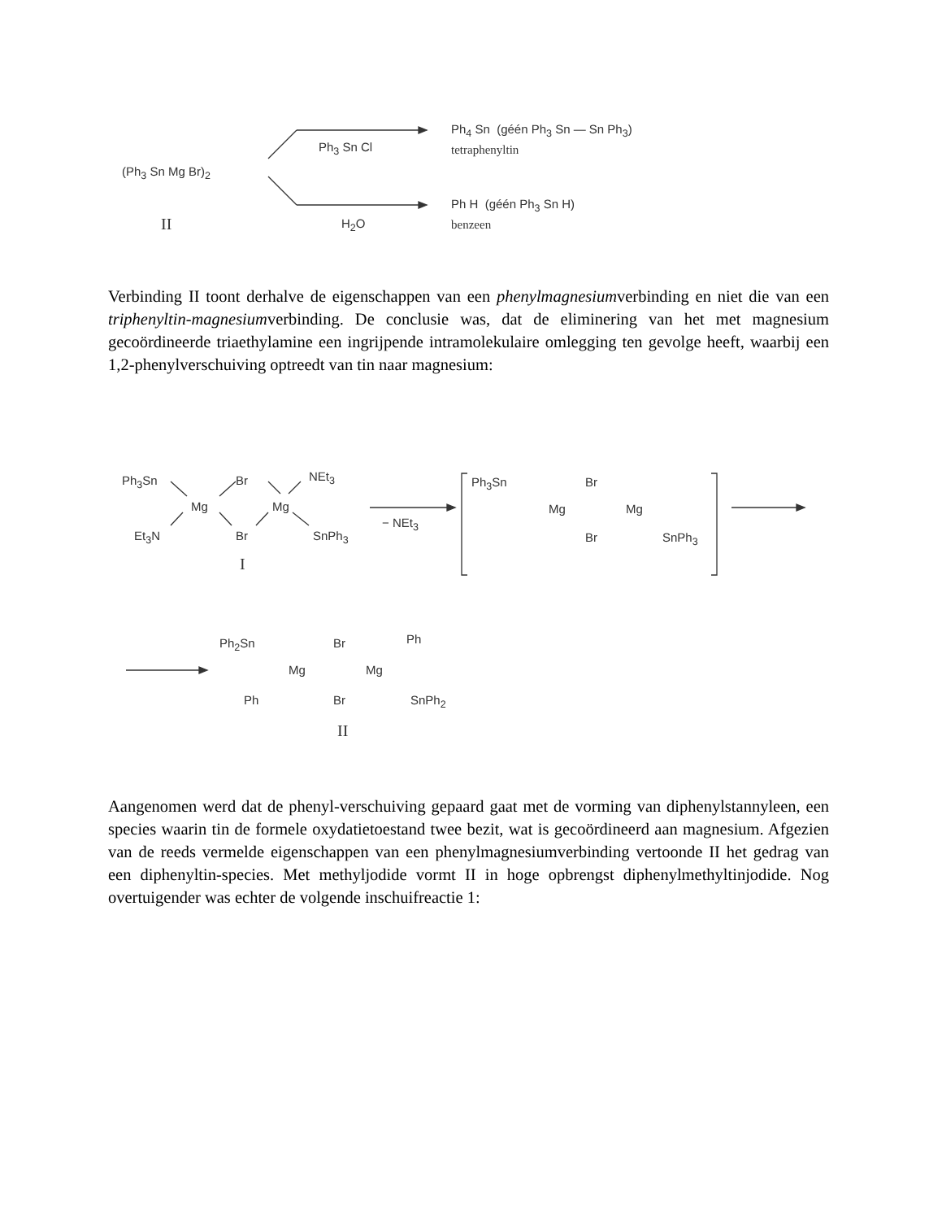(Ph<sub>3</sub> Sn Mg Br)<sub>2</sub>
II
Ph<sub>3</sub> Sn Cl
H<sub>2</sub>O
Ph<sub>4</sub> Sn (géén Ph<sub>3</sub> Sn — Sn Ph<sub>3</sub>)
tetraphenyltin
Ph H (géén Ph<sub>3</sub> Sn H)
benzeen
Verbinding II toont derhalve de eigenschappen van een phenylmagnesiumverbinding en niet die van een triphenyltin-magnesiumverbinding. De conclusie was, dat de eliminering van het met magnesium gecoördineerde triaethylamine een ingrijpende intramolekulaire omlegging ten gevolge heeft, waarbij een 1,2-phenylverschuiving optreedt van tin naar magnesium:
Ph<sub>3</sub>Sn Br NEt<sub>3</sub>
Mg Mg
Et<sub>3</sub>N Br SnPh<sub>3</sub>
I
− NEt<sub>3</sub>
Ph<sub>3</sub>Sn Br
Mg Mg
Br SnPh<sub>3</sub>
Ph<sub>2</sub>Sn Br Ph
Mg Mg
Ph Br SnPh<sub>2</sub>
II
Aangenomen werd dat de phenyl-verschuiving gepaard gaat met de vorming van diphenylstannyleen, een species waarin tin de formele oxydatietoestand twee bezit, wat is gecoördineerd aan magnesium. Afgezien van de reeds vermelde eigenschappen van een phenylmagnesiumverbinding vertoonde II het gedrag van een diphenyltin-species. Met methyljodide vormt II in hoge opbrengst diphenylmethyltinjodide. Nog overtuigender was echter de volgende inschuifreactie 1: